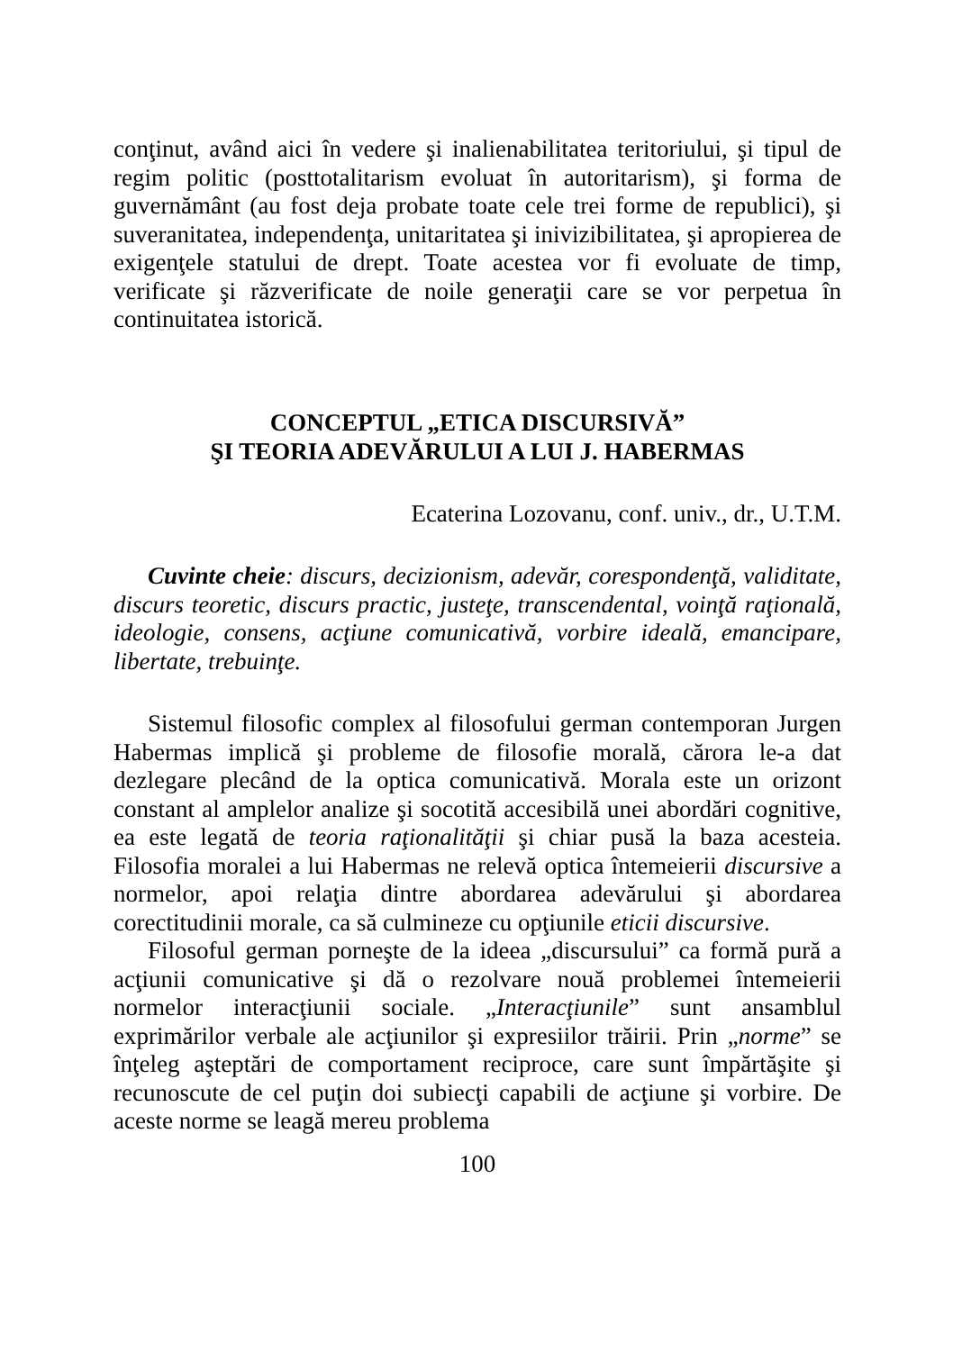conţinut, având aici în vedere şi inalienabilitatea teritoriului, şi tipul de regim politic (posttotalitarism evoluat în autoritarism), şi forma de guvernământ (au fost deja probate toate cele trei forme de republici), şi suveranitatea, independenţa, unitaritatea şi inivizibilitatea, şi apropierea de exigenţele statului de drept. Toate acestea vor fi evoluate de timp, verificate şi răzverificate de noile generaţii care se vor perpetua în continuitatea istorică.
CONCEPTUL „ETICA DISCURSIVĂ”
ŞI TEORIA ADEVĂRULUI A LUI J. HABERMAS
Ecaterina Lozovanu, conf. univ., dr., U.T.M.
Cuvinte cheie: discurs, decizionism, adevăr, corespondenţă, validitate, discurs teoretic, discurs practic, justeţe, transcendental, voinţă raţională, ideologie, consens, acţiune comunicativă, vorbire ideală, emancipare, libertate, trebuinţe.
Sistemul filosofic complex al filosofului german contemporan Jurgen Habermas implică şi probleme de filosofie morală, cărora le-a dat dezlegare plecând de la optica comunicativă. Morala este un orizont constant al amplelor analize şi socotită accesibilă unei abordări cognitive, ea este legată de teoria raţionalităţii şi chiar pusă la baza acesteia. Filosofia moralei a lui Habermas ne relevă optica întemeierii discursive a normelor, apoi relaţia dintre abordarea adevărului şi abordarea corectitudinii morale, ca să culmineze cu opţiunile eticii discursive.
Filosoful german porneşte de la ideea „discursului” ca formă pură a acţiunii comunicative şi dă o rezolvare nouă problemei întemeierii normelor interacţiunii sociale. „Interacţiunile” sunt ansamblul exprimărilor verbale ale acţiunilor şi expresiilor trăirii. Prin „norme” se înţeleg aşteptări de comportament reciproce, care sunt împărtăşite şi recunoscute de cel puţin doi subiecţi capabili de acţiune şi vorbire. De aceste norme se leagă mereu problema
100